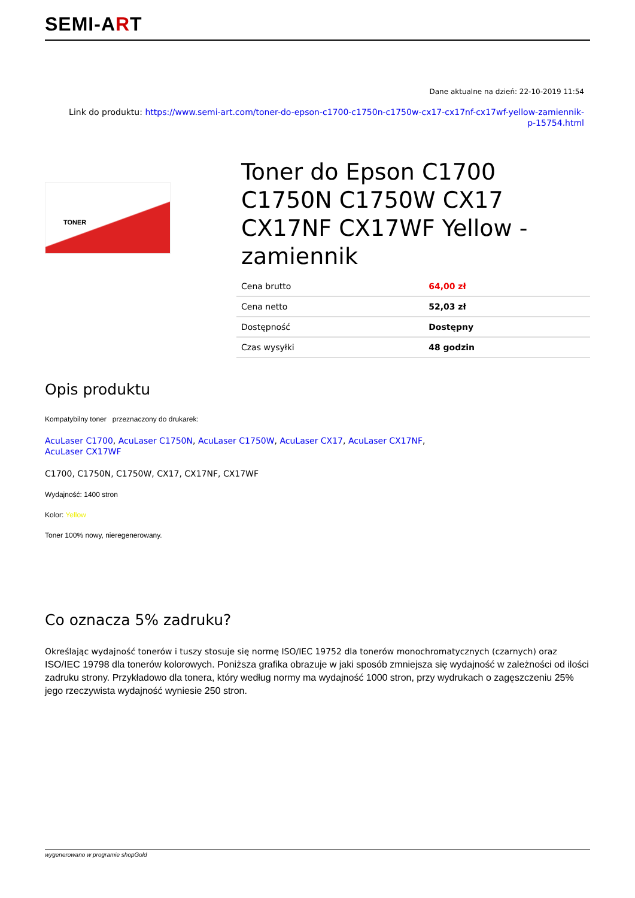SEMI-ART
Dane aktualne na dzień: 22-10-2019 11:54
Link do produktu: https://www.semi-art.com/toner-do-epson-c1700-c1750n-c1750w-cx17-cx17nf-cx17wf-yellow-zamiennik-
p-15754.html
TONER
Toner do Epson C1700 C1750N C1750W CX17 CX17NF CX17WF Yellow - zamiennik
| Cena brutto | 64,00 zł |
| Cena netto | 52,03 zł |
| Dostępność | Dostępny |
| Czas wysyłki | 48 godzin |
Opis produktu
Kompatybilny toner przeznaczony do drukarek:
AcuLaser C1700, AcuLaser C1750N, AcuLaser C1750W, AcuLaser CX17, AcuLaser CX17NF,
AcuLaser CX17WF
C1700, C1750N, C1750W, CX17, CX17NF, CX17WF
Wydajność: 1400 stron
Kolor: Yellow
Toner 100% nowy, nieregenerowany.
Co oznacza 5% zadruku?
Określając wydajność tonerów i tuszy stosuje się normę ISO/IEC 19752 dla tonerów monochromatycznych (czarnych) oraz ISO/IEC 19798 dla tonerów kolorowych. Poniższa grafika obrazuje w jaki sposób zmniejsza się wydajność w zależności od ilości zadruku strony. Przykładowo dla tonera, który według normy ma wydajność 1000 stron, przy wydrukach o zagęszczeniu 25% jego rzeczywista wydajność wyniesie 250 stron.
wygenerowano w programie shopGold